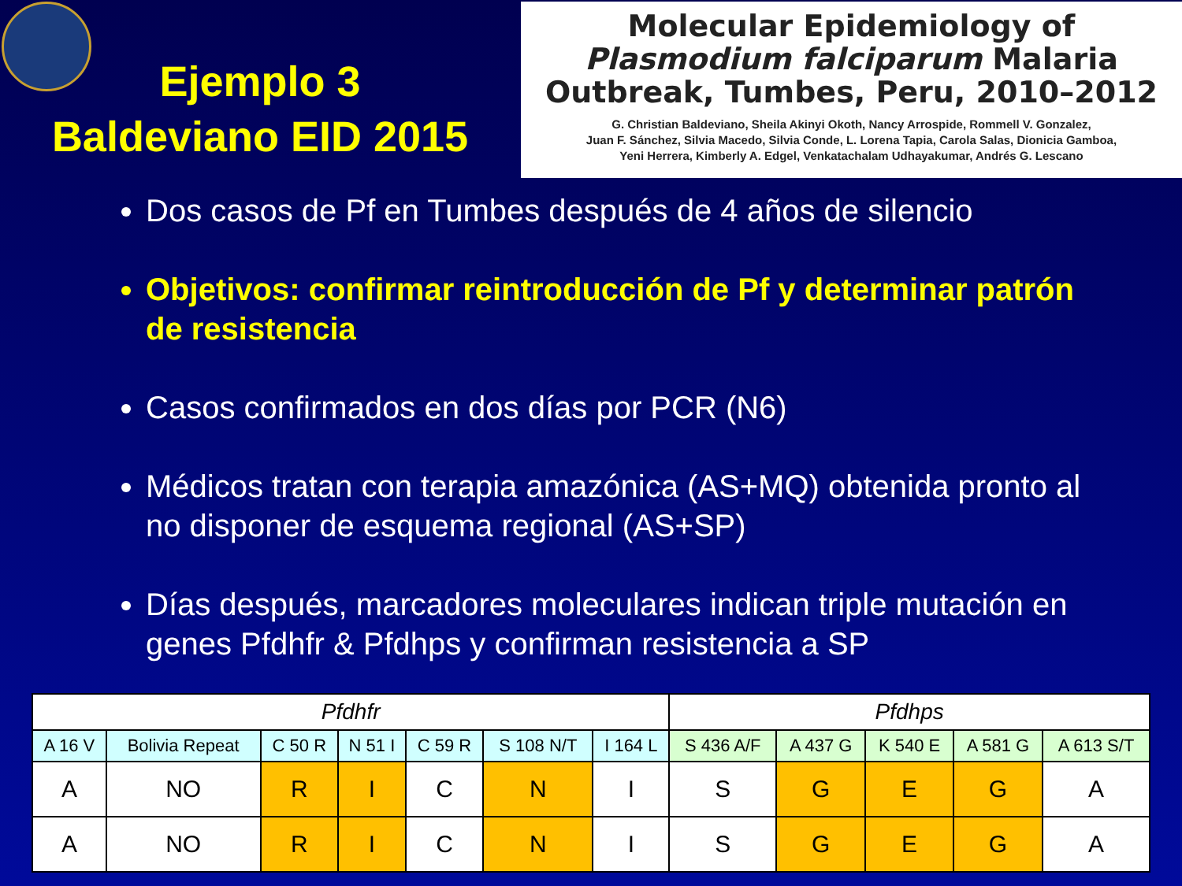Ejemplo 3
Baldeviano EID 2015
Molecular Epidemiology of
Plasmodium falciparum Malaria
Outbreak, Tumbes, Peru, 2010–2012
G. Christian Baldeviano, Sheila Akinyi Okoth, Nancy Arrospide, Rommell V. Gonzalez,
Juan F. Sánchez, Silvia Macedo, Silvia Conde, L. Lorena Tapia, Carola Salas, Dionicia Gamboa,
Yeni Herrera, Kimberly A. Edgel, Venkatachalam Udhayakumar, Andrés G. Lescano
Dos casos de Pf en Tumbes después de 4 años de silencio
Objetivos: confirmar reintroducción de Pf y determinar patrón de resistencia
Casos confirmados en dos días por PCR (N6)
Médicos tratan con terapia amazónica (AS+MQ) obtenida pronto al no disponer de esquema regional (AS+SP)
Días después, marcadores moleculares indican triple mutación en genes Pfdhfr & Pfdhps y confirman resistencia a SP
| Pfdhfr | | | | | | | Pfdhps | | | | |
| --- | --- | --- | --- | --- | --- | --- | --- | --- | --- | --- | --- |
| A 16 V | Bolivia Repeat | C 50 R | N 51 I | C 59 R | S 108 N/T | I 164 L | S 436 A/F | A 437 G | K 540 E | A 581 G | A 613 S/T |
| A | NO | R | I | C | N | I | S | G | E | G | A |
| A | NO | R | I | C | N | I | S | G | E | G | A |